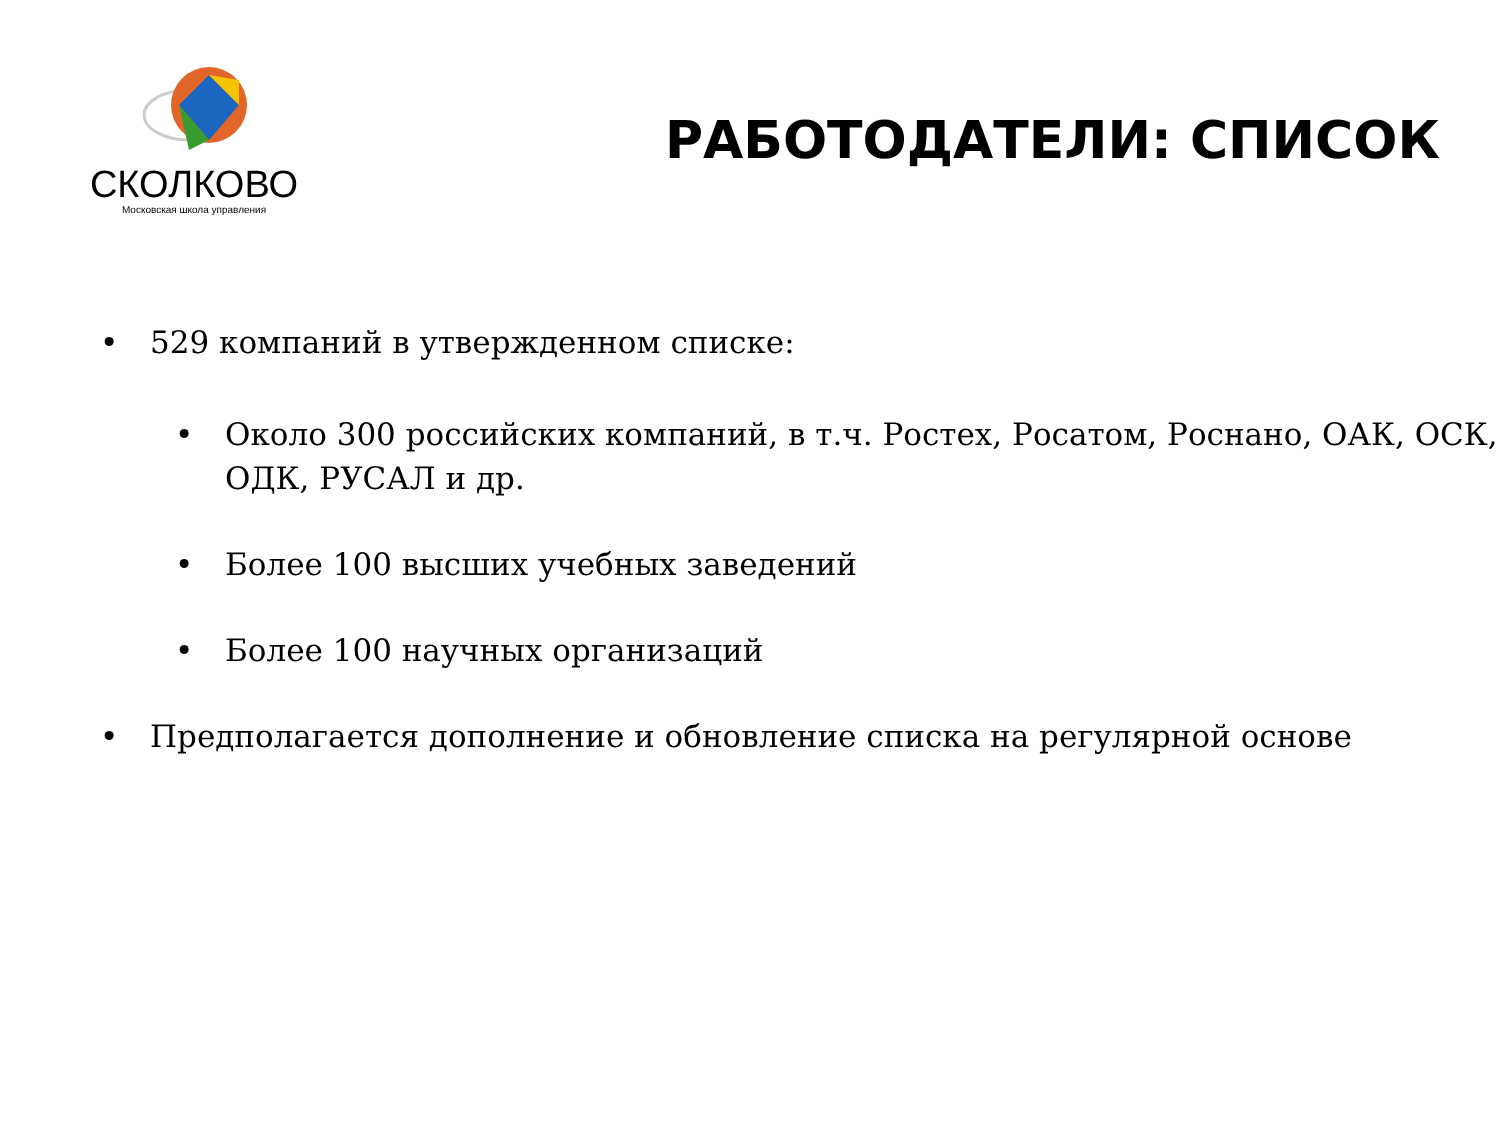СКОЛКОВО
Московская школа управления
РАБОТОДАТЕЛИ: СПИСОК
• 529 компаний в утвержденном списке:
• Около 300 российских компаний, в т.ч. Ростех, Росатом, Роснано, ОАК, ОСК, ОДК, РУСАЛ и др.
• Более 100 высших учебных заведений
• Более 100 научных организаций
• Предполагается дополнение и обновление списка на регулярной основе